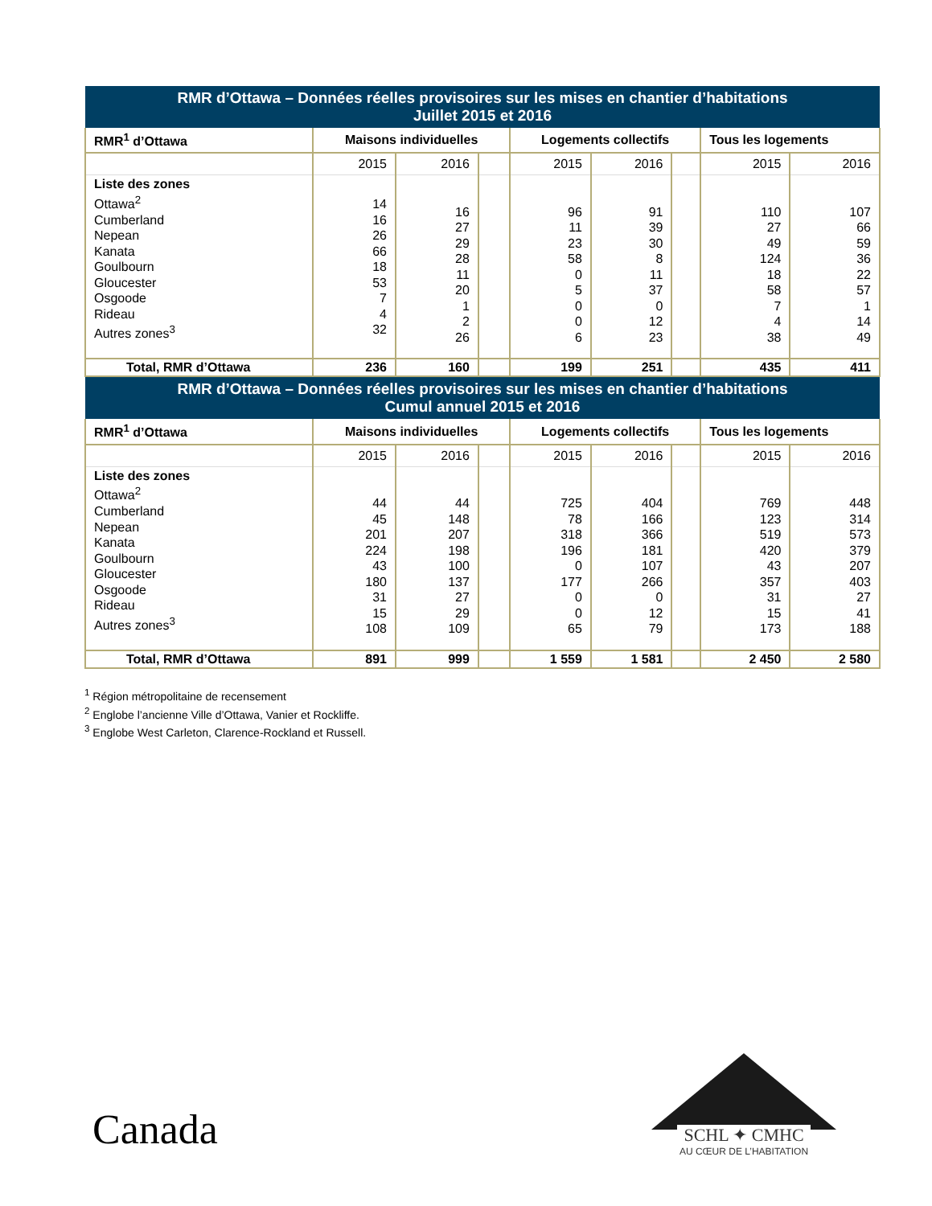| RMR d’Ottawa – Données réelles provisoires sur les mises en chantier d’habitations Juillet 2015 et 2016 | | | | | | | | |
| --- | --- | --- | --- | --- | --- | --- | --- | --- |
| RMR<sup>1</sup> d’Ottawa | Maisons individuelles | | | Logements collectifs | | | Tous les logements | |
| | 2015 | 2016 | | 2015 | 2016 | | 2015 | 2016 |
| Liste des zones Ottawa<sup>2</sup> Cumberland Nepean Kanata Goulbourn Gloucester Osgoode Rideau Autres zones<sup>3</sup> | 14 16 26 66 18 53 7 4 32 | 16 27 29 28 11 20 1 2 26 | | 96 11 23 58 0 5 0 0 6 | 91 39 30 8 11 37 0 12 23 | | 110 27 49 124 18 58 7 4 38 | 107 66 59 36 22 57 1 14 49 |
| Total, RMR d’Ottawa | 236 | 160 | | 199 | 251 | | 435 | 411 |
| RMR d’Ottawa – Données réelles provisoires sur les mises en chantier d’habitations Cumul annuel 2015 et 2016 | | | | | | | | |
| RMR<sup>1</sup> d’Ottawa | Maisons individuelles | | | Logements collectifs | | | Tous les logements | |
| | 2015 | 2016 | | 2015 | 2016 | | 2015 | 2016 |
| Liste des zones Ottawa<sup>2</sup> Cumberland Nepean Kanata Goulbourn Gloucester Osgoode Rideau Autres zones<sup>3</sup> | 44 45 201 224 43 180 31 15 108 | 44 148 207 198 100 137 27 29 109 | | 725 78 318 196 0 177 0 0 65 | 404 166 366 181 107 266 0 12 79 | | 769 123 519 420 43 357 31 15 173 | 448 314 573 379 207 403 27 41 188 |
| Total, RMR d’Ottawa | 891 | 999 | | 1 559 | 1 581 | | 2 450 | 2 580 |
<sup>1</sup> Région métropolitaine de recensement
<sup>2</sup> Englobe l’ancienne Ville d’Ottawa, Vanier et Rockliffe.
<sup>3</sup> Englobe West Carleton, Clarence-Rockland et Russell.
Canada
SCHL ✦ CMHC
AU CŒUR DE L’HABITATION